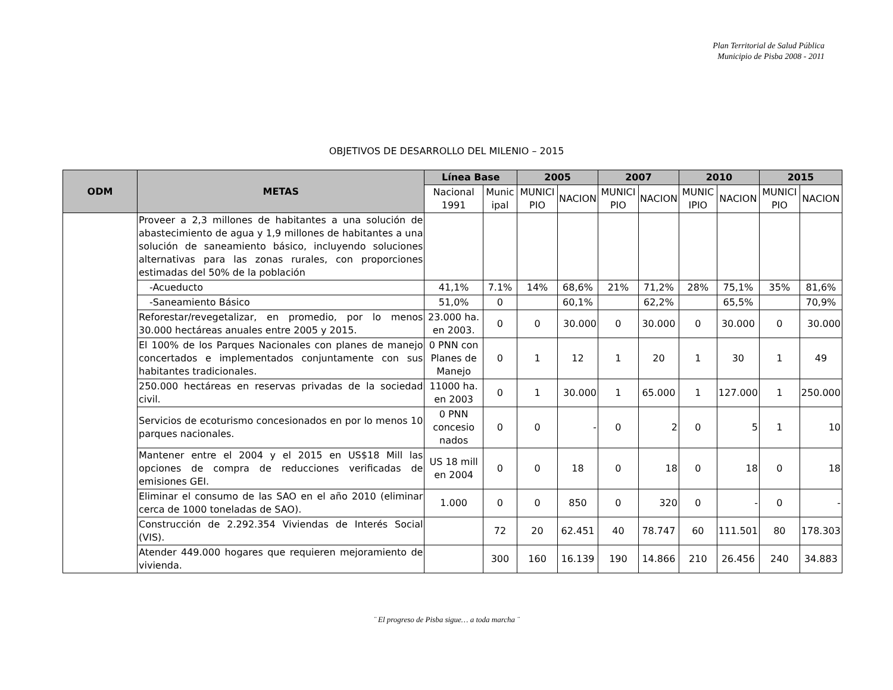Plan Territorial de Salud Pública
Municipio de Pisba 2008 - 2011
OBJETIVOS DE DESARROLLO DEL MILENIO – 2015
| ODM | METAS | Línea Base | | 2005 | | 2007 | | 2010 | | 2015 | |
| --- | --- | --- | --- | --- | --- | --- | --- | --- | --- | --- | --- |
| | | Nacional 1991 | Munic ipal | MUNICI PIO | NACION | MUNICI PIO | NACION | MUNIC IPIO | NACION | MUNICI PIO | NACION |
| | Proveer a 2,3 millones de habitantes a una solución de abastecimiento de agua y 1,9 millones de habitantes a una solución de saneamiento básico, incluyendo soluciones alternativas para las zonas rurales, con proporciones estimadas del 50% de la población | | | | | | | | | | |
| | -Acueducto | 41,1% | 7.1% | 14% | 68,6% | 21% | 71,2% | 28% | 75,1% | 35% | 81,6% |
| | -Saneamiento Básico | 51,0% | 0 | | 60,1% | | 62,2% | | 65,5% | | 70,9% |
| | Reforestar/revegetalizar, en promedio, por lo menos 30.000 hectáreas anuales entre 2005 y 2015. | 23.000 ha. en 2003. | 0 | 0 | 30.000 | 0 | 30.000 | 0 | 30.000 | 0 | 30.000 |
| | El 100% de los Parques Nacionales con planes de manejo concertados e implementados conjuntamente con sus habitantes tradicionales. | 0 PNN con Planes de Manejo | 0 | 1 | 12 | 1 | 20 | 1 | 30 | 1 | 49 |
| | 250.000 hectáreas en reservas privadas de la sociedad civil. | 11000 ha. en 2003 | 0 | 1 | 30.000 | 1 | 65.000 | 1 | 127.000 | 1 | 250.000 |
| | Servicios de ecoturismo concesionados en por lo menos 10 parques nacionales. | 0 PNN concesio nados | 0 | 0 | - | 0 | 2 | 0 | 5 | 1 | 10 |
| | Mantener entre el 2004 y el 2015 en US$18 Mill las opciones de compra de reducciones verificadas de emisiones GEI. | US 18 mill en 2004 | 0 | 0 | 18 | 0 | 18 | 0 | 18 | 0 | 18 |
| | Eliminar el consumo de las SAO en el año 2010 (eliminar cerca de 1000 toneladas de SAO). | 1.000 | 0 | 0 | 850 | 0 | 320 | 0 | - | 0 | - |
| | Construcción de 2.292.354 Viviendas de Interés Social (VIS). | | 72 | 20 | 62.451 | 40 | 78.747 | 60 | 111.501 | 80 | 178.303 |
| | Atender 449.000 hogares que requieren mejoramiento de vivienda. | | 300 | 160 | 16.139 | 190 | 14.866 | 210 | 26.456 | 240 | 34.883 |
¨ El progreso de Pisba sigue… a toda marcha ¨